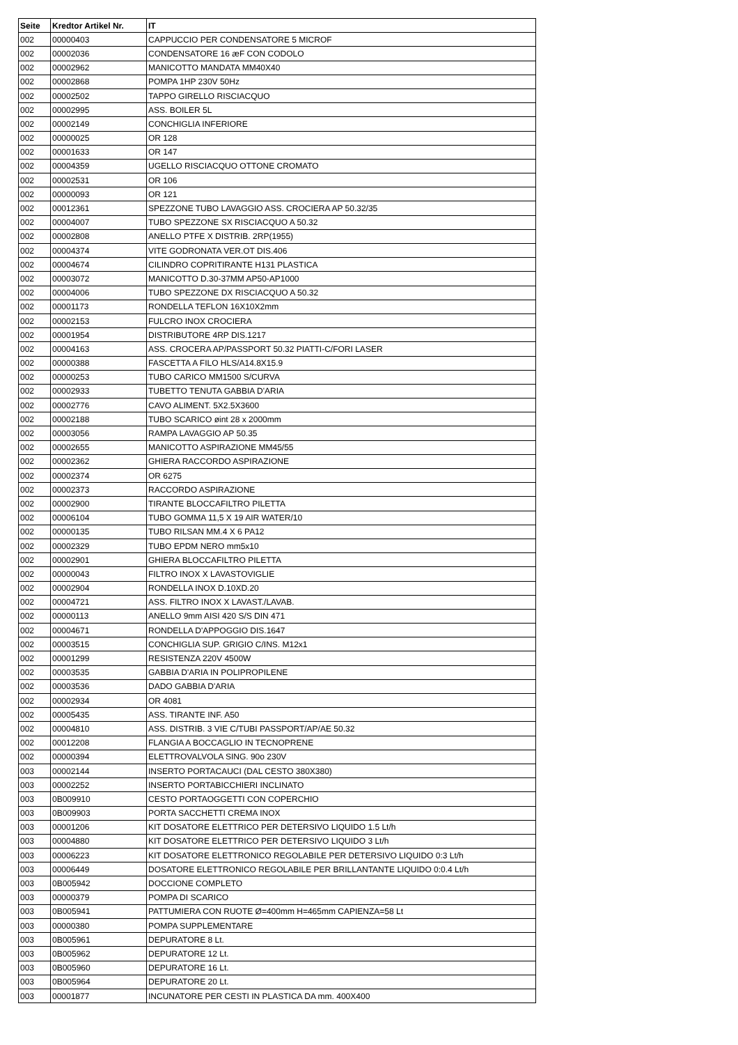| Seite | Kredtor Artikel Nr. | IT |
| --- | --- | --- |
| 002 | 00000403 | CAPPUCCIO PER CONDENSATORE 5 MICROF |
| 002 | 00002036 | CONDENSATORE 16 æF CON CODOLO |
| 002 | 00002962 | MANICOTTO MANDATA MM40X40 |
| 002 | 00002868 | POMPA 1HP 230V 50Hz |
| 002 | 00002502 | TAPPO GIRELLO RISCIACQUO |
| 002 | 00002995 | ASS. BOILER 5L |
| 002 | 00002149 | CONCHIGLIA INFERIORE |
| 002 | 00000025 | OR 128 |
| 002 | 00001633 | OR 147 |
| 002 | 00004359 | UGELLO RISCIACQUO OTTONE CROMATO |
| 002 | 00002531 | OR 106 |
| 002 | 00000093 | OR 121 |
| 002 | 00012361 | SPEZZONE TUBO LAVAGGIO ASS. CROCIERA AP 50.32/35 |
| 002 | 00004007 | TUBO SPEZZONE SX RISCIACQUO A 50.32 |
| 002 | 00002808 | ANELLO PTFE X DISTRIB. 2RP(1955) |
| 002 | 00004374 | VITE GODRONATA VER.OT DIS.406 |
| 002 | 00004674 | CILINDRO COPRITIRANTE H131 PLASTICA |
| 002 | 00003072 | MANICOTTO D.30-37MM AP50-AP1000 |
| 002 | 00004006 | TUBO SPEZZONE DX RISCIACQUO A 50.32 |
| 002 | 00001173 | RONDELLA TEFLON 16X10X2mm |
| 002 | 00002153 | FULCRO INOX CROCIERA |
| 002 | 00001954 | DISTRIBUTORE 4RP DIS.1217 |
| 002 | 00004163 | ASS. CROCERA AP/PASSPORT 50.32 PIATTI-C/FORI LASER |
| 002 | 00000388 | FASCETTA A FILO HLS/A14.8X15.9 |
| 002 | 00000253 | TUBO CARICO MM1500 S/CURVA |
| 002 | 00002933 | TUBETTO TENUTA GABBIA D'ARIA |
| 002 | 00002776 | CAVO ALIMENT. 5X2.5X3600 |
| 002 | 00002188 | TUBO SCARICO øint 28 x 2000mm |
| 002 | 00003056 | RAMPA LAVAGGIO AP 50.35 |
| 002 | 00002655 | MANICOTTO ASPIRAZIONE MM45/55 |
| 002 | 00002362 | GHIERA RACCORDO ASPIRAZIONE |
| 002 | 00002374 | OR 6275 |
| 002 | 00002373 | RACCORDO ASPIRAZIONE |
| 002 | 00002900 | TIRANTE BLOCCAFILTRO PILETTA |
| 002 | 00006104 | TUBO GOMMA 11,5 X 19 AIR WATER/10 |
| 002 | 00000135 | TUBO RILSAN MM.4 X 6 PA12 |
| 002 | 00002329 | TUBO EPDM NERO mm5x10 |
| 002 | 00002901 | GHIERA BLOCCAFILTRO PILETTA |
| 002 | 00000043 | FILTRO INOX X LAVASTOVIGLIE |
| 002 | 00002904 | RONDELLA INOX D.10XD.20 |
| 002 | 00004721 | ASS. FILTRO INOX X LAVAST./LAVAB. |
| 002 | 00000113 | ANELLO 9mm AISI 420 S/S DIN 471 |
| 002 | 00004671 | RONDELLA D'APPOGGIO DIS.1647 |
| 002 | 00003515 | CONCHIGLIA SUP. GRIGIO C/INS. M12x1 |
| 002 | 00001299 | RESISTENZA 220V 4500W |
| 002 | 00003535 | GABBIA D'ARIA IN POLIPROPILENE |
| 002 | 00003536 | DADO GABBIA D'ARIA |
| 002 | 00002934 | OR 4081 |
| 002 | 00005435 | ASS. TIRANTE INF. A50 |
| 002 | 00004810 | ASS. DISTRIB. 3 VIE C/TUBI PASSPORT/AP/AE 50.32 |
| 002 | 00012208 | FLANGIA A BOCCAGLIO IN TECNOPRENE |
| 002 | 00000394 | ELETTROVALVOLA SING. 90o 230V |
| 003 | 00002144 | INSERTO PORTACAUCI (DAL CESTO 380X380) |
| 003 | 00002252 | INSERTO PORTABICCHIERI INCLINATO |
| 003 | 0B009910 | CESTO PORTAOGGETTI CON COPERCHIO |
| 003 | 0B009903 | PORTA SACCHETTI CREMA INOX |
| 003 | 00001206 | KIT DOSATORE ELETTRICO PER DETERSIVO LIQUIDO 1.5 Lt/h |
| 003 | 00004880 | KIT DOSATORE ELETTRICO PER DETERSIVO LIQUIDO 3 Lt/h |
| 003 | 00006223 | KIT DOSATORE ELETTRONICO REGOLABILE PER DETERSIVO LIQUIDO 0:3 Lt/h |
| 003 | 00006449 | DOSATORE ELETTRONICO REGOLABILE PER BRILLANTANTE LIQUIDO 0:0.4 Lt/h |
| 003 | 0B005942 | DOCCIONE COMPLETO |
| 003 | 00000379 | POMPA DI SCARICO |
| 003 | 0B005941 | PATTUMIERA CON RUOTE Ø=400mm H=465mm CAPIENZA=58 Lt |
| 003 | 00000380 | POMPA SUPPLEMENTARE |
| 003 | 0B005961 | DEPURATORE 8 Lt. |
| 003 | 0B005962 | DEPURATORE 12 Lt. |
| 003 | 0B005960 | DEPURATORE 16 Lt. |
| 003 | 0B005964 | DEPURATORE 20 Lt. |
| 003 | 00001877 | INCUNATORE PER CESTI IN PLASTICA DA mm. 400X400 |